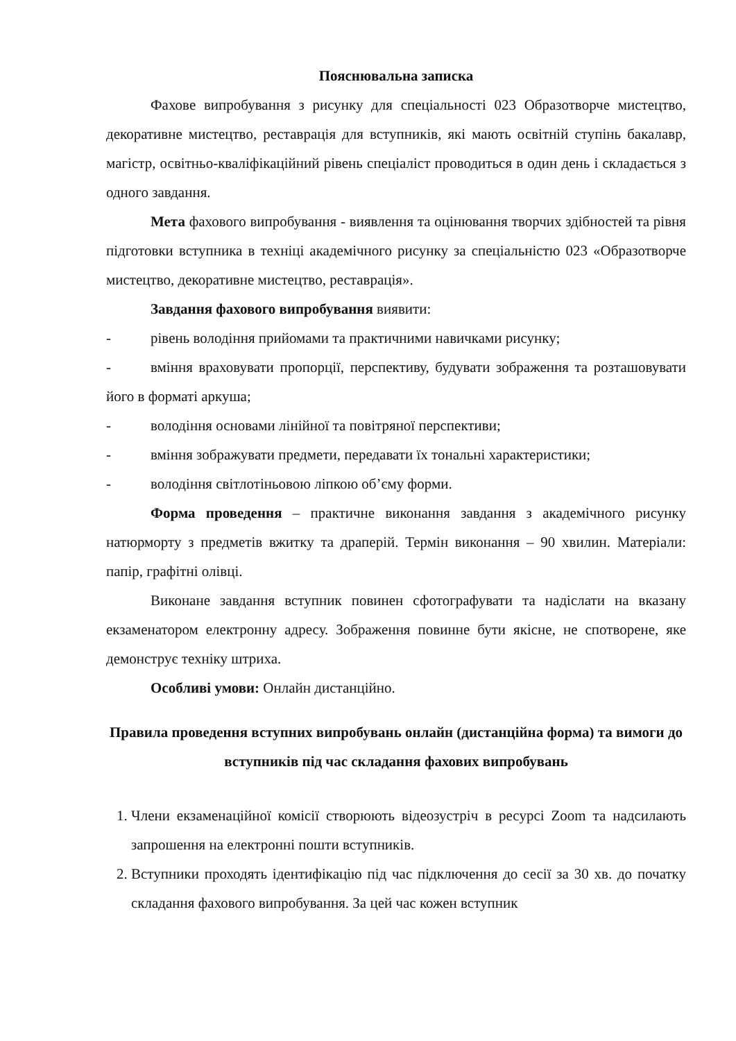Пояснювальна записка
Фахове випробування з рисунку для спеціальності 023 Образотворче мистецтво, декоративне мистецтво, реставрація для вступників, які мають освітній ступінь бакалавр, магістр, освітньо-кваліфікаційний рівень спеціаліст проводиться в один день і складається з одного завдання.
Мета фахового випробування - виявлення та оцінювання творчих здібностей та рівня підготовки вступника в техніці академічного рисунку за спеціальністю 023 «Образотворче мистецтво, декоративне мистецтво, реставрація».
Завдання фахового випробування виявити:
- рівень володіння прийомами та практичними навичками рисунку;
- вміння враховувати пропорції, перспективу, будувати зображення та розташовувати його в форматі аркуша;
- володіння основами лінійної та повітряної перспективи;
- вміння зображувати предмети, передавати їх тональні характеристики;
- володіння світлотіньовою ліпкою об’єму форми.
Форма проведення – практичне виконання завдання з академічного рисунку натюрморту з предметів вжитку та драперій. Термін виконання – 90 хвилин. Матеріали: папір, графітні олівці.
Виконане завдання вступник повинен сфотографувати та надіслати на вказану екзаменатором електронну адресу. Зображення повинне бути якісне, не спотворене, яке демонструє техніку штриха.
Особливі умови: Онлайн дистанційно.
Правила проведення вступних випробувань онлайн (дистанційна форма) та вимоги до вступників під час складання фахових випробувань
1. Члени екзаменаційної комісії створюють відеозустріч в ресурсі Zoom та надсилають запрошення на електронні пошти вступників.
2. Вступники проходять ідентифікацію під час підключення до сесії за 30 хв. до початку складання фахового випробування. За цей час кожен вступник